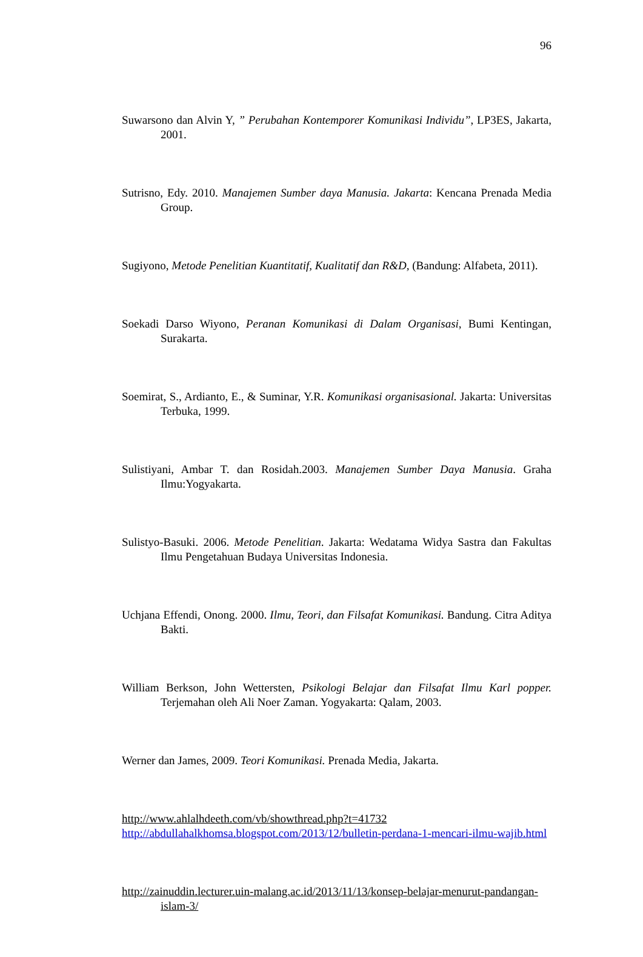96
Suwarsono dan Alvin Y, ” Perubahan Kontemporer Komunikasi Individu”, LP3ES, Jakarta, 2001.
Sutrisno, Edy. 2010. Manajemen Sumber daya Manusia. Jakarta: Kencana Prenada Media Group.
Sugiyono, Metode Penelitian Kuantitatif, Kualitatif dan R&D, (Bandung: Alfabeta, 2011).
Soekadi Darso Wiyono, Peranan Komunikasi di Dalam Organisasi, Bumi Kentingan, Surakarta.
Soemirat, S., Ardianto, E., & Suminar, Y.R. Komunikasi organisasional. Jakarta: Universitas Terbuka, 1999.
Sulistiyani, Ambar T. dan Rosidah.2003. Manajemen Sumber Daya Manusia. Graha Ilmu:Yogyakarta.
Sulistyo-Basuki. 2006. Metode Penelitian. Jakarta: Wedatama Widya Sastra dan Fakultas Ilmu Pengetahuan Budaya Universitas Indonesia.
Uchjana Effendi, Onong. 2000. Ilmu, Teori, dan Filsafat Komunikasi. Bandung. Citra Aditya Bakti.
William Berkson, John Wettersten, Psikologi Belajar dan Filsafat Ilmu Karl popper. Terjemahan oleh Ali Noer Zaman. Yogyakarta: Qalam, 2003.
Werner dan James, 2009. Teori Komunikasi. Prenada Media, Jakarta.
http://www.ahlalhdeeth.com/vb/showthread.php?t=41732
http://abdullahalkhomsa.blogspot.com/2013/12/bulletin-perdana-1-mencari-ilmu-wajib.html
http://zainuddin.lecturer.uin-malang.ac.id/2013/11/13/konsep-belajar-menurut-pandangan-islam-3/